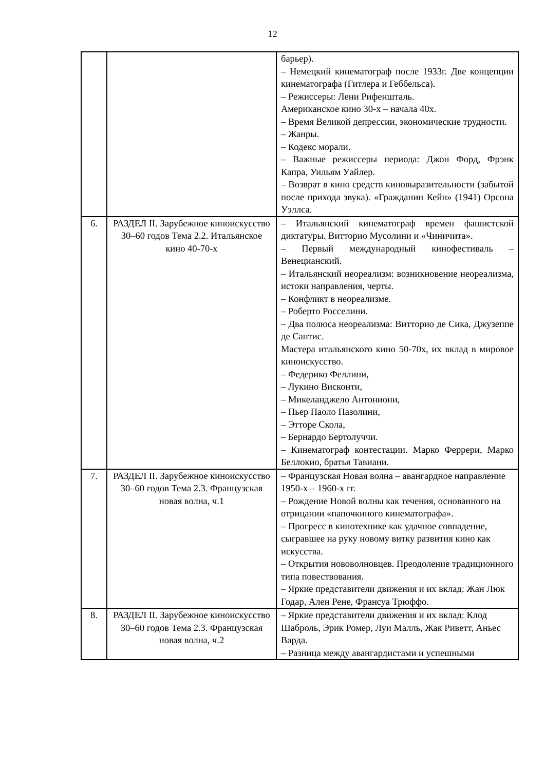12
| | | барьер). – Немецкий кинематограф после 1933г. Две концепции кинематографа (Гитлера и Геббельса). – Режиссеры: Лени Рифеншталь. Американское кино 30-х – начала 40х. – Время Великой депрессии, экономические трудности. – Жанры. – Кодекс морали. – Важные режиссеры периода: Джон Форд, Фрэнк Капра, Уильям Уайлер. – Возврат в кино средств киновыразительности (забытой после прихода звука). «Гражданин Кейн» (1941) Орсона Уэллса. |
| 6. | РАЗДЕЛ II. Зарубежное киноискусство 30–60 годов Тема 2.2. Итальянское кино 40-70-х | – Итальянский кинематограф времен фашистской диктатуры. Витторио Мусолини и «Чиничита». – Первый международный кинофестиваль – Венецианский. – Итальянский неореализм: возникновение неореализма, истоки направления, черты. – Конфликт в неореализме. – Роберто Росселини. – Два полюса неореализма: Витторио де Сика, Джузеппе де Сантис. Мастера итальянского кино 50-70х, их вклад в мировое киноискусство. – Федерико Феллини, – Лукино Висконти, – Микеланджело Антониони, – Пьер Паоло Пазолини, – Этторе Скола, – Бернардо Бертолуччи. – Кинематограф контестации. Марко Феррери, Марко Беллокио, братья Тавиани. |
| 7. | РАЗДЕЛ II. Зарубежное киноискусство 30–60 годов Тема 2.3. Французская новая волна, ч.1 | – Французская Новая волна – авангардное направление 1950-х – 1960-х гг. – Рождение Новой волны как течения, основанного на отрицании «папочкиного кинематографа». – Прогресс в кинотехнике как удачное совпадение, сыгравшее на руку новому витку развития кино как искусства. – Открытия нововолновцев. Преодоление традиционного типа повествования. – Яркие представители движения и их вклад: Жан Люк Годар, Ален Рене, Франсуа Трюффо. |
| 8. | РАЗДЕЛ II. Зарубежное киноискусство 30–60 годов Тема 2.3. Французская новая волна, ч.2 | – Яркие представители движения и их вклад: Клод Шаброль, Эрик Ромер, Луи Малль, Жак Риветт, Аньес Варда. – Разница между авангардистами и успешными |